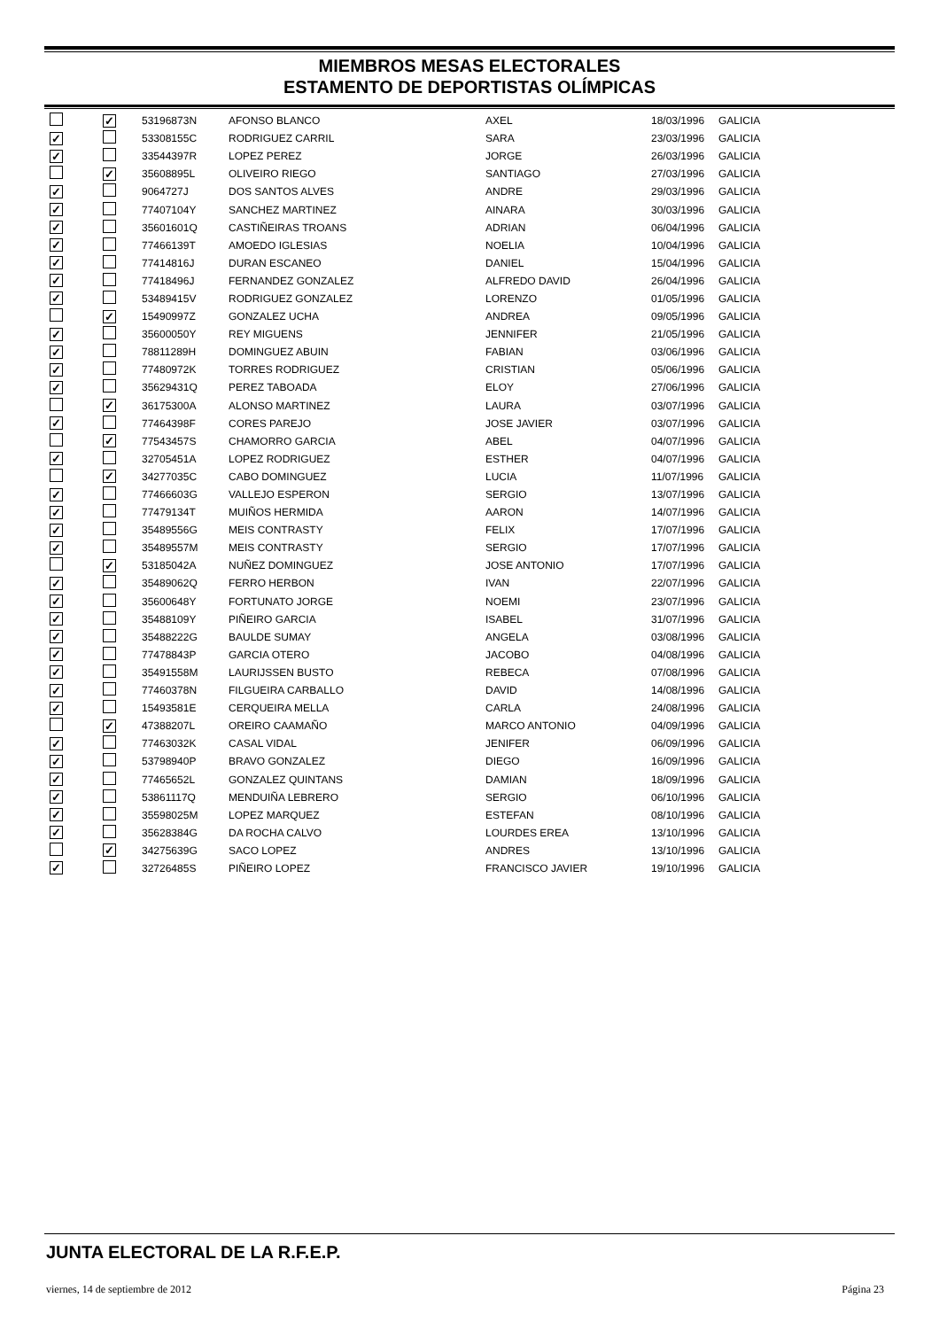MIEMBROS MESAS ELECTORALES
ESTAMENTO DE DEPORTISTAS OLÍMPICAS
| | ✓ | 53196873N | AFONSO BLANCO | AXEL | 18/03/1996 | GALICIA |
| ✓ | | 53308155C | RODRIGUEZ CARRIL | SARA | 23/03/1996 | GALICIA |
| ✓ | | 33544397R | LOPEZ PEREZ | JORGE | 26/03/1996 | GALICIA |
| | ✓ | 35608895L | OLIVEIRO RIEGO | SANTIAGO | 27/03/1996 | GALICIA |
| ✓ | | 9064727J | DOS SANTOS ALVES | ANDRE | 29/03/1996 | GALICIA |
| ✓ | | 77407104Y | SANCHEZ MARTINEZ | AINARA | 30/03/1996 | GALICIA |
| ✓ | | 35601601Q | CASTIÑEIRAS TROANS | ADRIAN | 06/04/1996 | GALICIA |
| ✓ | | 77466139T | AMOEDO IGLESIAS | NOELIA | 10/04/1996 | GALICIA |
| ✓ | | 77414816J | DURAN ESCANEO | DANIEL | 15/04/1996 | GALICIA |
| ✓ | | 77418496J | FERNANDEZ GONZALEZ | ALFREDO DAVID | 26/04/1996 | GALICIA |
| ✓ | | 53489415V | RODRIGUEZ GONZALEZ | LORENZO | 01/05/1996 | GALICIA |
| | ✓ | 15490997Z | GONZALEZ UCHA | ANDREA | 09/05/1996 | GALICIA |
| ✓ | | 35600050Y | REY MIGUENS | JENNIFER | 21/05/1996 | GALICIA |
| ✓ | | 78811289H | DOMINGUEZ ABUIN | FABIAN | 03/06/1996 | GALICIA |
| ✓ | | 77480972K | TORRES RODRIGUEZ | CRISTIAN | 05/06/1996 | GALICIA |
| ✓ | | 35629431Q | PEREZ TABOADA | ELOY | 27/06/1996 | GALICIA |
| | ✓ | 36175300A | ALONSO MARTINEZ | LAURA | 03/07/1996 | GALICIA |
| ✓ | | 77464398F | CORES PAREJO | JOSE JAVIER | 03/07/1996 | GALICIA |
| | ✓ | 77543457S | CHAMORRO GARCIA | ABEL | 04/07/1996 | GALICIA |
| ✓ | | 32705451A | LOPEZ RODRIGUEZ | ESTHER | 04/07/1996 | GALICIA |
| | ✓ | 34277035C | CABO DOMINGUEZ | LUCIA | 11/07/1996 | GALICIA |
| ✓ | | 77466603G | VALLEJO ESPERON | SERGIO | 13/07/1996 | GALICIA |
| ✓ | | 77479134T | MUIÑOS HERMIDA | AARON | 14/07/1996 | GALICIA |
| ✓ | | 35489556G | MEIS CONTRASTY | FELIX | 17/07/1996 | GALICIA |
| ✓ | | 35489557M | MEIS CONTRASTY | SERGIO | 17/07/1996 | GALICIA |
| | ✓ | 53185042A | NUÑEZ DOMINGUEZ | JOSE ANTONIO | 17/07/1996 | GALICIA |
| ✓ | | 35489062Q | FERRO HERBON | IVAN | 22/07/1996 | GALICIA |
| ✓ | | 35600648Y | FORTUNATO JORGE | NOEMI | 23/07/1996 | GALICIA |
| ✓ | | 35488109Y | PIÑEIRO GARCIA | ISABEL | 31/07/1996 | GALICIA |
| ✓ | | 35488222G | BAULDE SUMAY | ANGELA | 03/08/1996 | GALICIA |
| ✓ | | 77478843P | GARCIA OTERO | JACOBO | 04/08/1996 | GALICIA |
| ✓ | | 35491558M | LAURIJSSEN BUSTO | REBECA | 07/08/1996 | GALICIA |
| ✓ | | 77460378N | FILGUEIRA CARBALLO | DAVID | 14/08/1996 | GALICIA |
| ✓ | | 15493581E | CERQUEIRA MELLA | CARLA | 24/08/1996 | GALICIA |
| | ✓ | 47388207L | OREIRO CAAMAÑO | MARCO ANTONIO | 04/09/1996 | GALICIA |
| ✓ | | 77463032K | CASAL VIDAL | JENIFER | 06/09/1996 | GALICIA |
| ✓ | | 53798940P | BRAVO GONZALEZ | DIEGO | 16/09/1996 | GALICIA |
| ✓ | | 77465652L | GONZALEZ QUINTANS | DAMIAN | 18/09/1996 | GALICIA |
| ✓ | | 53861117Q | MENDUIÑA LEBRERO | SERGIO | 06/10/1996 | GALICIA |
| ✓ | | 35598025M | LOPEZ MARQUEZ | ESTEFAN | 08/10/1996 | GALICIA |
| ✓ | | 35628384G | DA ROCHA CALVO | LOURDES EREA | 13/10/1996 | GALICIA |
| | ✓ | 34275639G | SACO LOPEZ | ANDRES | 13/10/1996 | GALICIA |
| ✓ | | 32726485S | PIÑEIRO LOPEZ | FRANCISCO JAVIER | 19/10/1996 | GALICIA |
JUNTA ELECTORAL DE LA R.F.E.P.
viernes, 14 de septiembre de 2012
Página 23